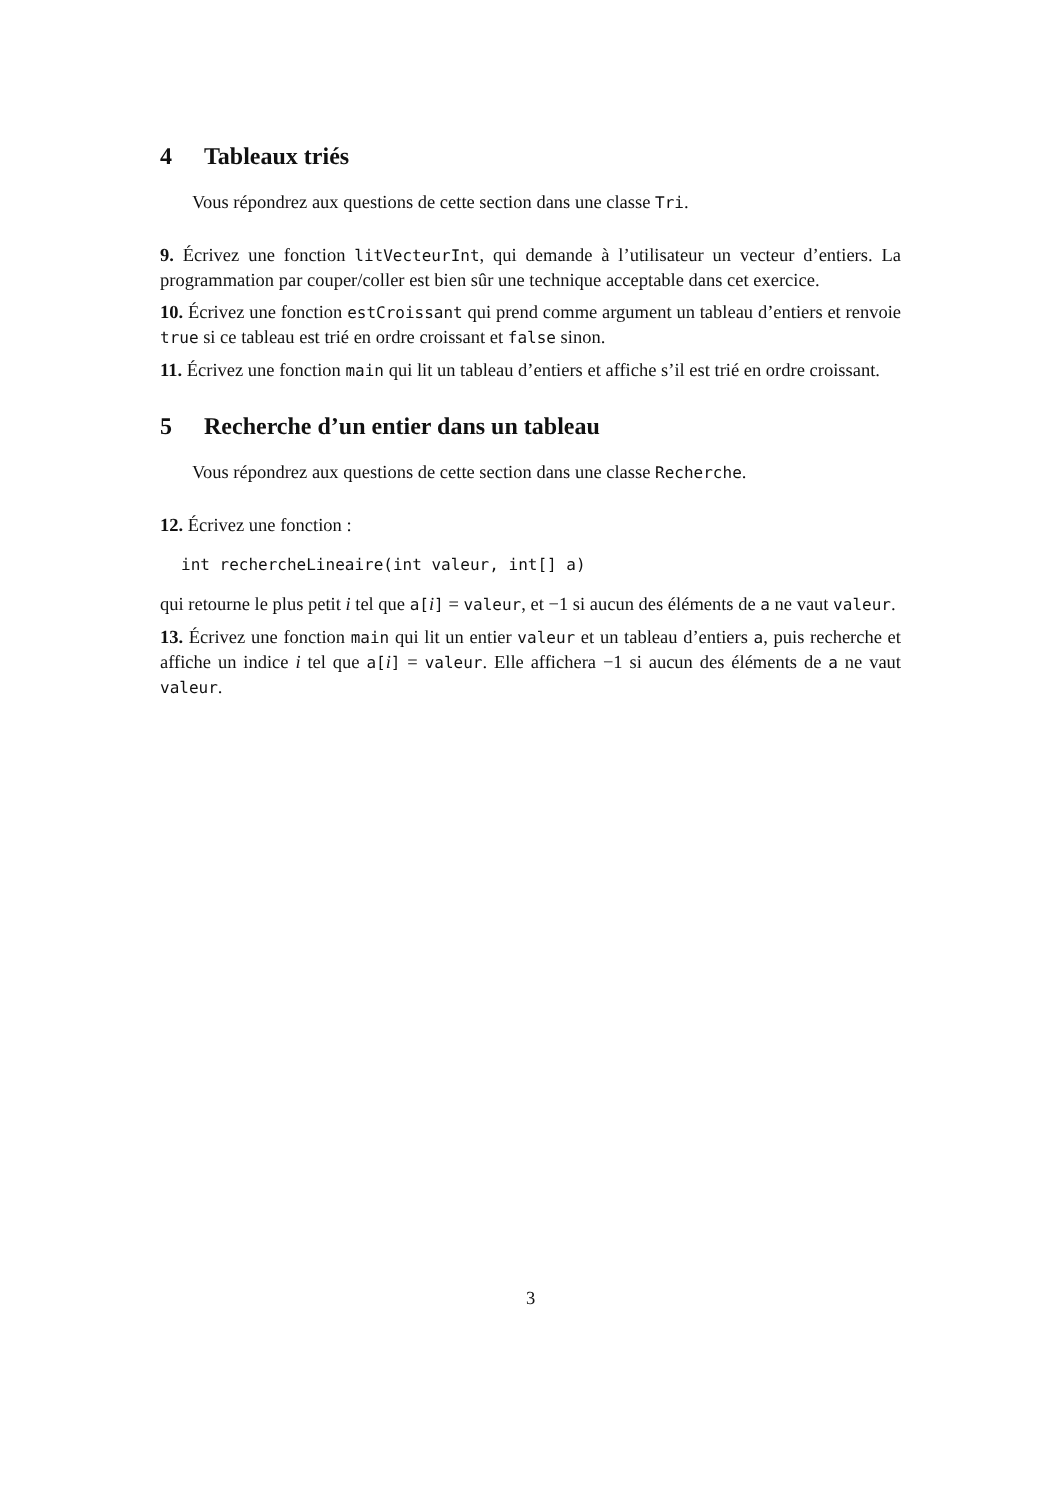4 Tableaux triés
Vous répondrez aux questions de cette section dans une classe Tri.
9. Écrivez une fonction litVecteurInt, qui demande à l’utilisateur un vecteur d’entiers. La programmation par couper/coller est bien sûr une technique acceptable dans cet exercice.
10. Écrivez une fonction estCroissant qui prend comme argument un tableau d’entiers et renvoie true si ce tableau est trié en ordre croissant et false sinon.
11. Écrivez une fonction main qui lit un tableau d’entiers et affiche s’il est trié en ordre croissant.
5 Recherche d’un entier dans un tableau
Vous répondrez aux questions de cette section dans une classe Recherche.
12. Écrivez une fonction :
int rechercheLineaire(int valeur, int[] a)
qui retourne le plus petit i tel que a[i] = valeur, et −1 si aucun des éléments de a ne vaut valeur.
13. Écrivez une fonction main qui lit un entier valeur et un tableau d’entiers a, puis recherche et affiche un indice i tel que a[i] = valeur. Elle affichera −1 si aucun des éléments de a ne vaut valeur.
3